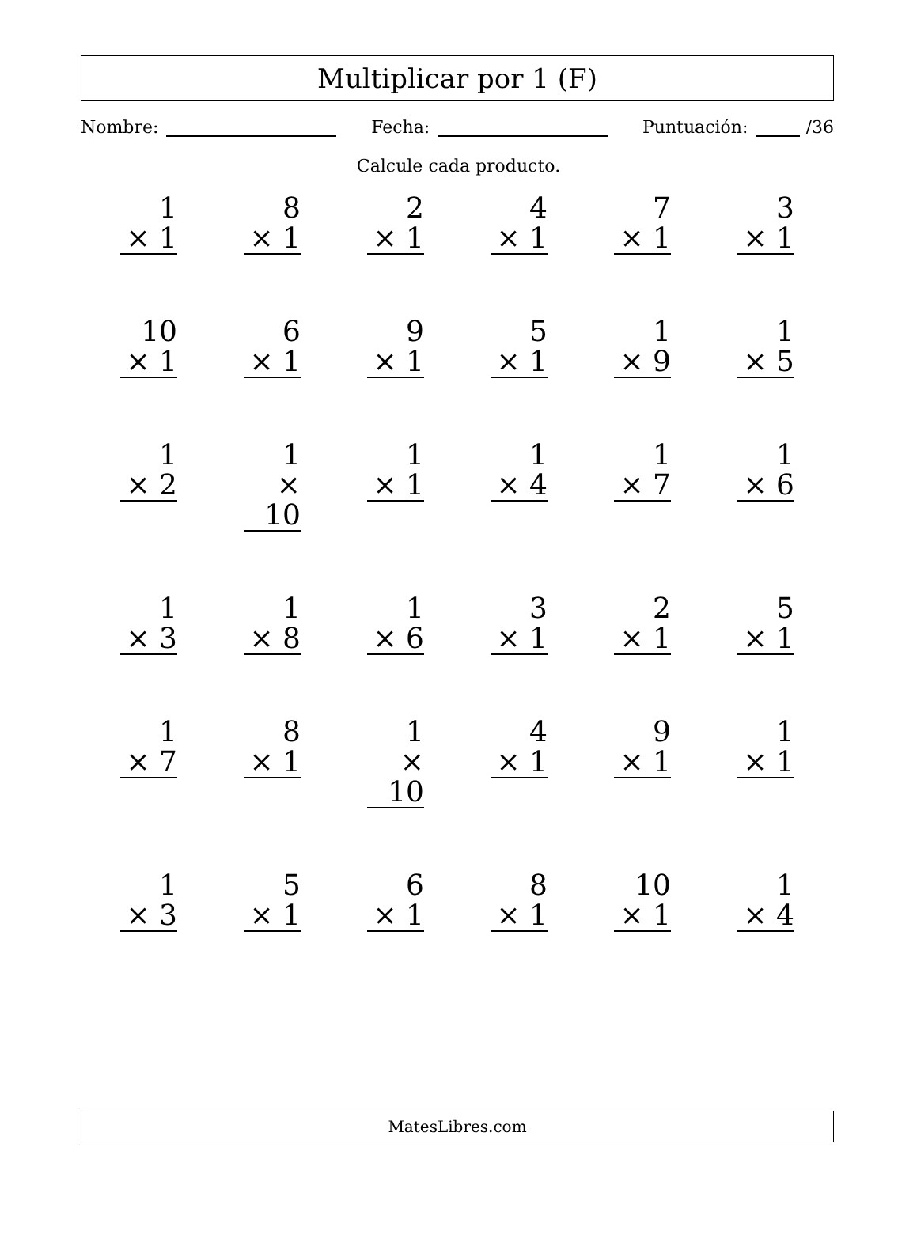Multiplicar por 1 (F)
Nombre: Fecha: Puntuación: /36
Calcule cada producto.
1
× 1
8
× 1
2
× 1
4
× 1
7
× 1
3
× 1
10
× 1
6
× 1
9
× 1
5
× 1
1
× 9
1
× 5
1
× 2
1
× 10
1
× 1
1
× 4
1
× 7
1
× 6
1
× 3
1
× 8
1
× 6
3
× 1
2
× 1
5
× 1
1
× 7
8
× 1
1
× 10
4
× 1
9
× 1
1
× 1
1
× 3
5
× 1
6
× 1
8
× 1
10
× 1
1
× 4
MatesLibres.com